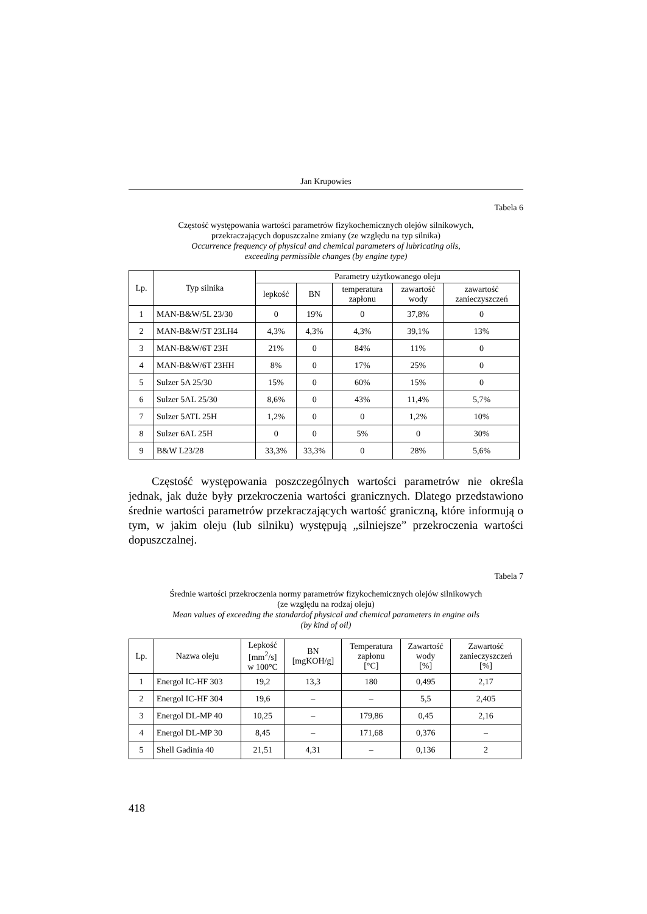Jan Krupowies
Tabela 6
Częstość występowania wartości parametrów fizykochemicznych olejów silnikowych,
przekraczających dopuszczalne zmiany (ze względu na typ silnika)
Occurrence frequency of physical and chemical parameters of lubricating oils,
exceeding permissible changes (by engine type)
| Lp. | Typ silnika | Parametry użytkowanego oleju | | | | |
| --- | --- | --- | --- | --- | --- | --- |
| | | lepkość | BN | temperatura zapłonu | zawartość wody | zawartość zanieczyszczeń |
| 1 | MAN-B&W/5L 23/30 | 0 | 19% | 0 | 37,8% | 0 |
| 2 | MAN-B&W/5T 23LH4 | 4,3% | 4,3% | 4,3% | 39,1% | 13% |
| 3 | MAN-B&W/6T 23H | 21% | 0 | 84% | 11% | 0 |
| 4 | MAN-B&W/6T 23HH | 8% | 0 | 17% | 25% | 0 |
| 5 | Sulzer 5A 25/30 | 15% | 0 | 60% | 15% | 0 |
| 6 | Sulzer 5AL 25/30 | 8,6% | 0 | 43% | 11,4% | 5,7% |
| 7 | Sulzer 5ATL 25H | 1,2% | 0 | 0 | 1,2% | 10% |
| 8 | Sulzer 6AL 25H | 0 | 0 | 5% | 0 | 30% |
| 9 | B&W L23/28 | 33,3% | 33,3% | 0 | 28% | 5,6% |
Częstość występowania poszczególnych wartości parametrów nie określa jednak, jak duże były przekroczenia wartości granicznych. Dlatego przedstawiono średnie wartości parametrów przekraczających wartość graniczną, które informują o tym, w jakim oleju (lub silniku) występują „silniejsze” przekroczenia wartości dopuszczalnej.
Tabela 7
Średnie wartości przekroczenia normy parametrów fizykochemicznych olejów silnikowych
(ze względu na rodzaj oleju)
Mean values of exceeding the standardof physical and chemical parameters in engine oils
(by kind of oil)
| Lp. | Nazwa oleju | Lepkość [mm<sup>2</sup>/s] w 100°C | BN [mgKOH/g] | Temperatura zapłonu [°C] | Zawartość wody [%] | Zawartość zanieczyszczeń [%] |
| --- | --- | --- | --- | --- | --- | --- |
| 1 | Energol IC-HF 303 | 19,2 | 13,3 | 180 | 0,495 | 2,17 |
| 2 | Energol IC-HF 304 | 19,6 | – | – | 5,5 | 2,405 |
| 3 | Energol DL-MP 40 | 10,25 | – | 179,86 | 0,45 | 2,16 |
| 4 | Energol DL-MP 30 | 8,45 | – | 171,68 | 0,376 | – |
| 5 | Shell Gadinia 40 | 21,51 | 4,31 | – | 0,136 | 2 |
418